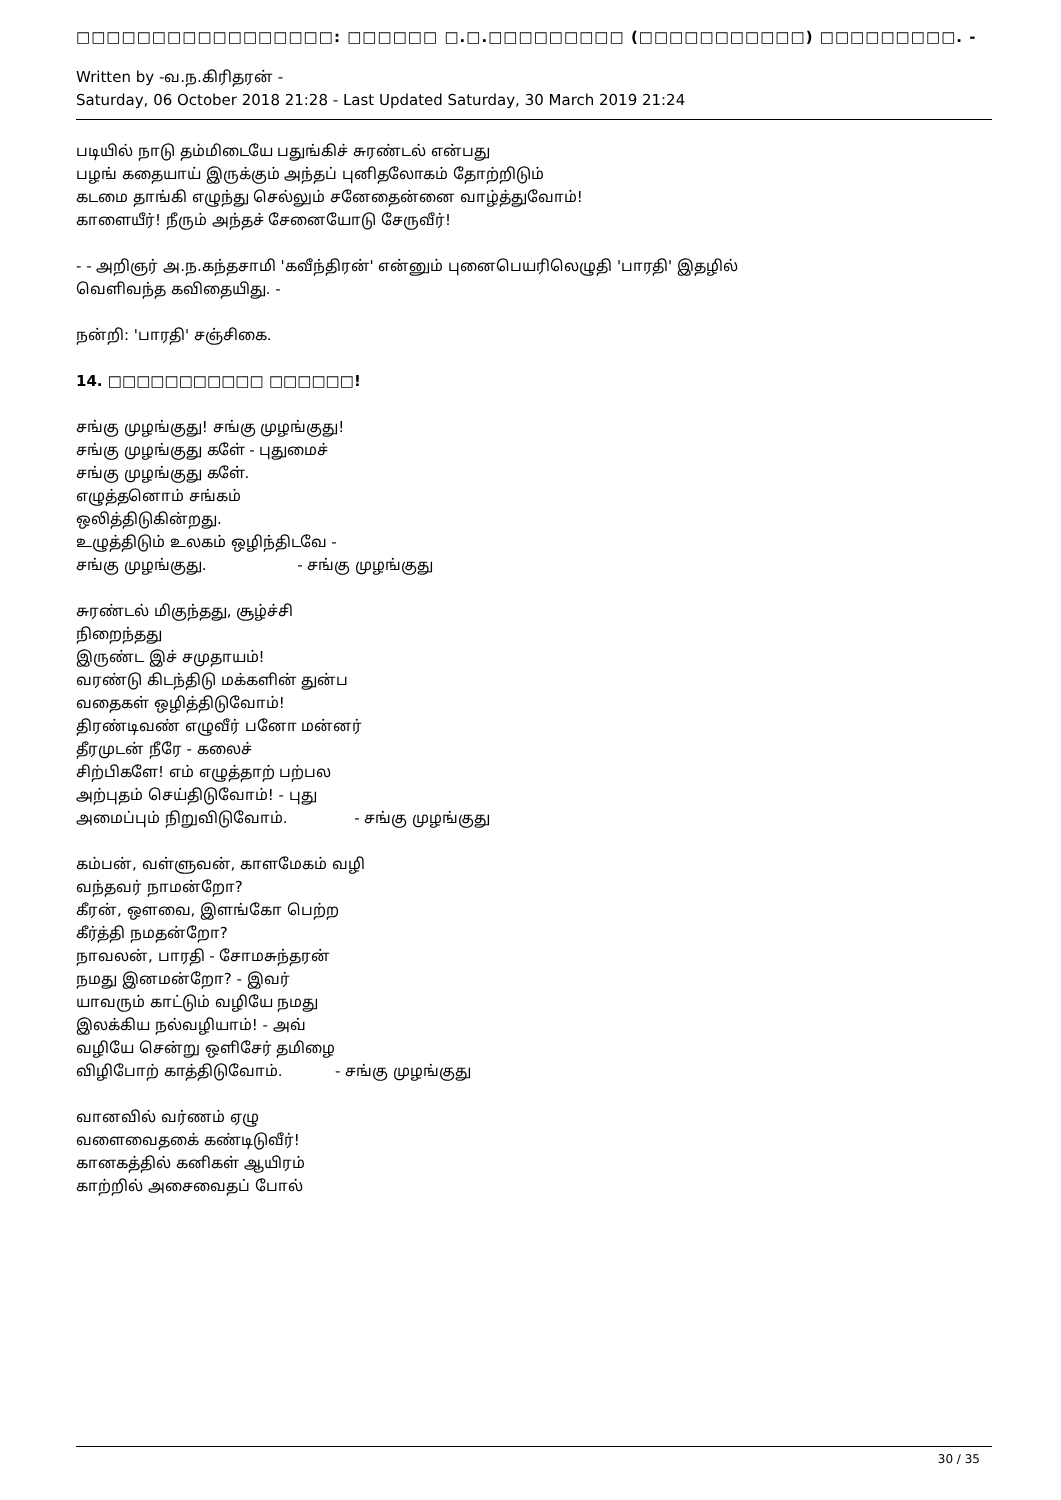□□□□□□□□□□□□□□□□□: □□□□□□ □.□.□□□□□□□□□ (□□□□□□□□□□□) □□□□□□□□□. -
Written by -வ.ந.கிரிதரன் -
Saturday, 06 October 2018 21:28 - Last Updated Saturday, 30 March 2019 21:24
படியில் நாடு தம்மிடையே பதுங்கிச் சுரண்டல் என்பது
பழங் கதையாய் இருக்கும் அந்தப் புனிதலோகம் தோற்றிடும்
கடமை தாங்கி எழுந்து செல்லும் சனேதைன்னை வாழ்த்துவோம்!
காளையீர்! நீரும் அந்தச் சேனையோடு சேருவீர்!
- - அறிஞர் அ.ந.கந்தசாமி 'கவீந்திரன்' என்னும் புனைபெயரிலெழுதி 'பாரதி' இதழில்
வெளிவந்த கவிதையிது. -
நன்றி: 'பாரதி' சஞ்சிகை.
14. □□□□□□□□□□□ □□□□□□!
சங்கு முழங்குது! சங்கு முழங்குது!
சங்கு முழங்குது களே் - புதுமைச்
சங்கு முழங்குது களே்.
எழுத்தனொம் சங்கம்
ஒலித்திடுகின்றது.
உழுத்திடும் உலகம் ஒழிந்திடவே -
சங்கு முழங்குது. - சங்கு முழங்குது
சுரண்டல் மிகுந்தது, சூழ்ச்சி
நிறைந்தது
இருண்ட இச் சமுதாயம்!
வரண்டு கிடந்திடு மக்களின் துன்ப
வதைகள் ஒழித்திடுவோம்!
திரண்டிவண் எழுவீர் பனோ மன்னர்
தீரமுடன் நீரே - கலைச்
சிற்பிகளே! எம் எழுத்தாற் பற்பல
அற்புதம் செய்திடுவோம்! - புது
அமைப்பும் நிறுவிடுவோம். - சங்கு முழங்குது
கம்பன், வள்ளுவன், காளமேகம் வழி
வந்தவர் நாமன்றோ?
கீரன், ஔவை, இளங்கோ பெற்ற
கீர்த்தி நமதன்றோ?
நாவலன், பாரதி - சோமசுந்தரன்
நமது இனமன்றோ? - இவர்
யாவரும் காட்டும் வழியே நமது
இலக்கிய நல்வழியாம்! - அவ்
வழியே சென்று ஒளிசேர் தமிழை
விழிபோற் காத்திடுவோம். - சங்கு முழங்குது
வானவில் வர்ணம் ஏழு
வளைவைதகை் கண்டிடுவீர்!
கானகத்தில் கனிகள் ஆயிரம்
காற்றில் அசைவைதப் போல்
30 / 35